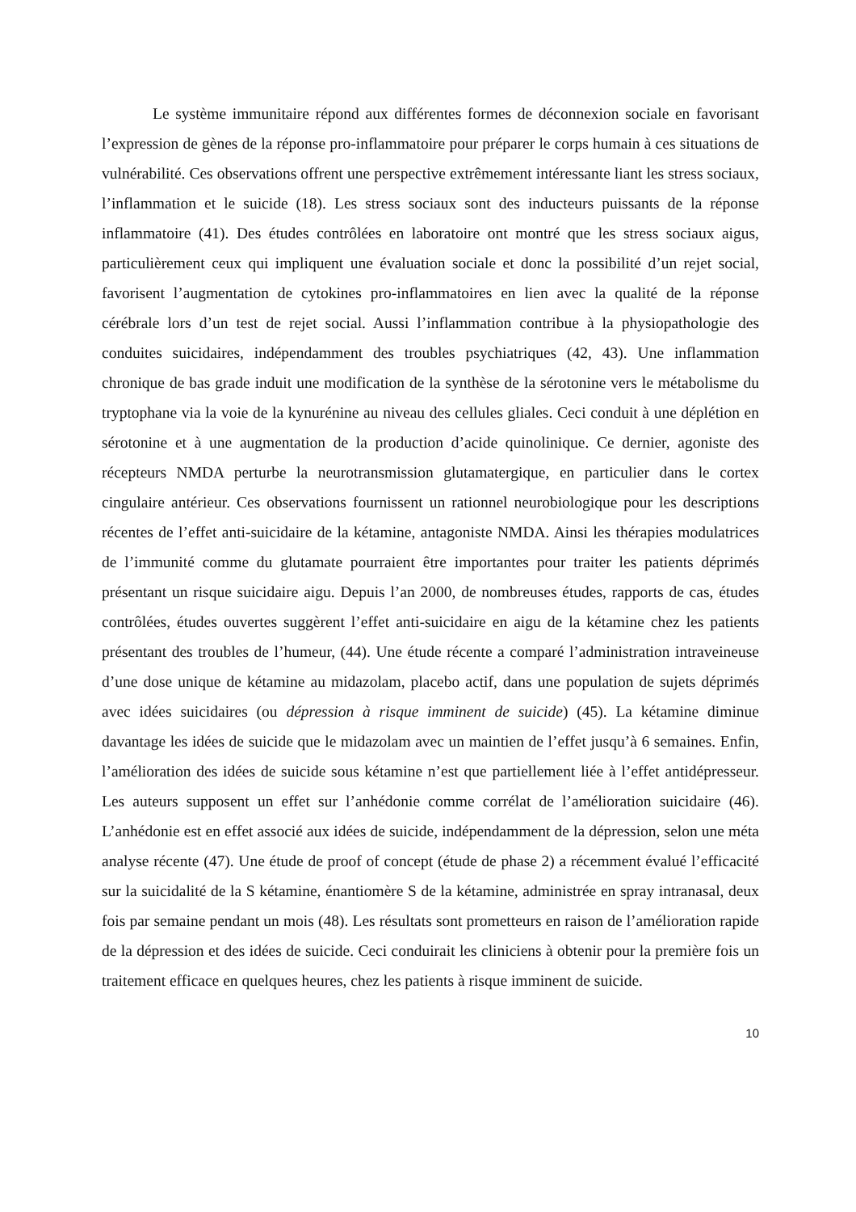Le système immunitaire répond aux différentes formes de déconnexion sociale en favorisant l’expression de gènes de la réponse pro-inflammatoire pour préparer le corps humain à ces situations de vulnérabilité. Ces observations offrent une perspective extrêmement intéressante liant les stress sociaux, l’inflammation et le suicide (18). Les stress sociaux sont des inducteurs puissants de la réponse inflammatoire (41). Des études contrôlées en laboratoire ont montré que les stress sociaux aigus, particulièrement ceux qui impliquent une évaluation sociale et donc la possibilité d’un rejet social, favorisent l’augmentation de cytokines pro-inflammatoires en lien avec la qualité de la réponse cérébrale lors d’un test de rejet social. Aussi l’inflammation contribue à la physiopathologie des conduites suicidaires, indépendamment des troubles psychiatriques (42, 43). Une inflammation chronique de bas grade induit une modification de la synthèse de la sérotonine vers le métabolisme du tryptophane via la voie de la kynurénine au niveau des cellules gliales. Ceci conduit à une déplétion en sérotonine et à une augmentation de la production d’acide quinolinique. Ce dernier, agoniste des récepteurs NMDA perturbe la neurotransmission glutamatergique, en particulier dans le cortex cingulaire antérieur. Ces observations fournissent un rationnel neurobiologique pour les descriptions récentes de l’effet anti-suicidaire de la kétamine, antagoniste NMDA. Ainsi les thérapies modulatrices de l’immunité comme du glutamate pourraient être importantes pour traiter les patients déprimés présentant un risque suicidaire aigu. Depuis l’an 2000, de nombreuses études, rapports de cas, études contrôlées, études ouvertes suggèrent l’effet anti-suicidaire en aigu de la kétamine chez les patients présentant des troubles de l’humeur, (44). Une étude récente a comparé l’administration intraveineuse d’une dose unique de kétamine au midazolam, placebo actif, dans une population de sujets déprimés avec idées suicidaires (ou dépression à risque imminent de suicide) (45). La kétamine diminue davantage les idées de suicide que le midazolam avec un maintien de l’effet jusqu’à 6 semaines. Enfin, l’amélioration des idées de suicide sous kétamine n’est que partiellement liée à l’effet antidépresseur. Les auteurs supposent un effet sur l’anhédonie comme corrélat de l’amélioration suicidaire (46). L’anhédonie est en effet associé aux idées de suicide, indépendamment de la dépression, selon une méta analyse récente (47). Une étude de proof of concept (étude de phase 2) a récemment évalué l’efficacité sur la suicidalité de la S kétamine, énantiomère S de la kétamine, administrée en spray intranasal, deux fois par semaine pendant un mois (48). Les résultats sont prometteurs en raison de l’amélioration rapide de la dépression et des idées de suicide. Ceci conduirait les cliniciens à obtenir pour la première fois un traitement efficace en quelques heures, chez les patients à risque imminent de suicide.
10